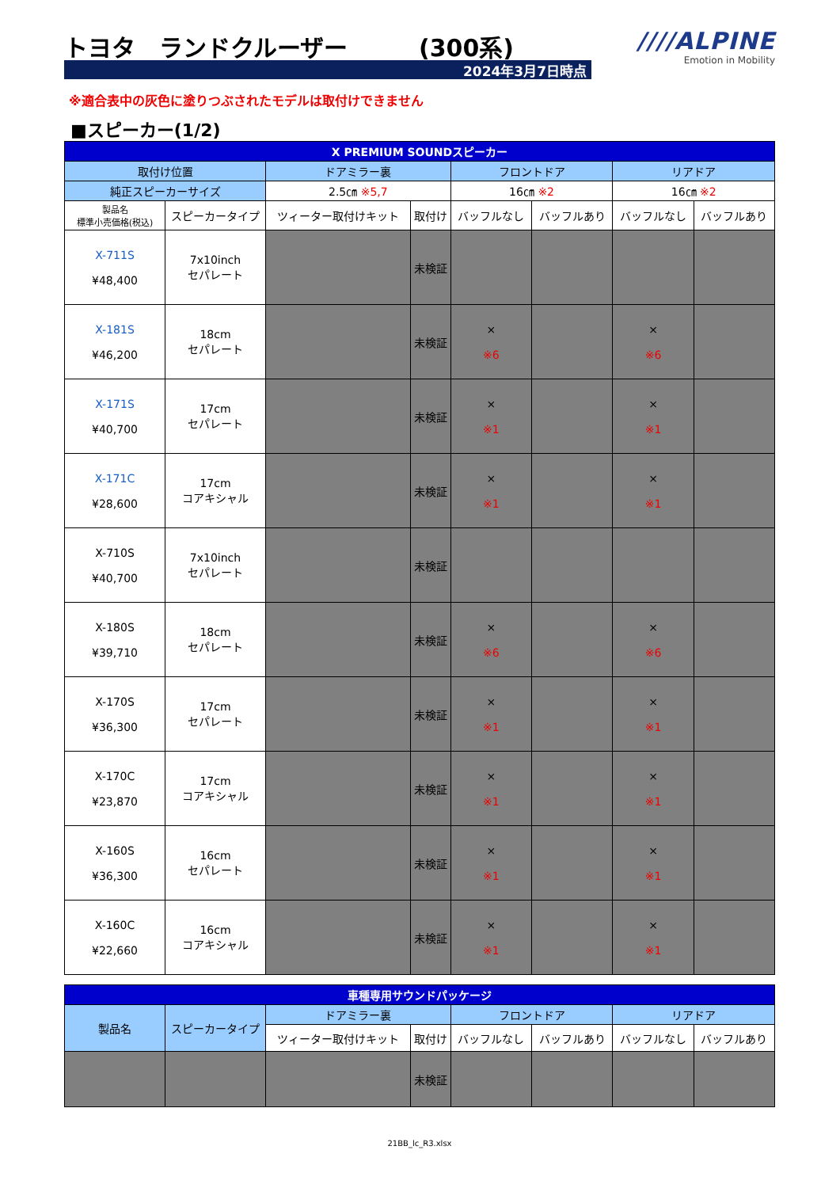トヨタ　ランドクルーザー　　　(300系)
2024年3月7日時点
////ALPINE
Emotion in Mobility
※適合表中の灰色に塗りつぶされたモデルは取付けできません
■スピーカー(1/2)
| X PREMIUM SOUNDスピーカー | | | | | | | |
| --- | --- | --- | --- | --- | --- | --- | --- |
| 取付け位置 | | ドアミラー裏 | | フロントドア | | リアドア | |
| 純正スピーカーサイズ | | 2.5㎝ ※5,7 | | 16㎝ ※2 | | 16㎝ ※2 | |
| 製品名 標準小売価格(税込) | スピーカータイプ | ツィーター取付けキット | 取付け | バッフルなし | バッフルあり | バッフルなし | バッフルあり |
| X-711S ¥48,400 | 7x10inch セパレート | | 未検証 | | | | |
| X-181S ¥46,200 | 18cm セパレート | | 未検証 | × ※6 | | × ※6 | |
| X-171S ¥40,700 | 17cm セパレート | | 未検証 | × ※1 | | × ※1 | |
| X-171C ¥28,600 | 17cm コアキシャル | | 未検証 | × ※1 | | × ※1 | |
| X-710S ¥40,700 | 7x10inch セパレート | | 未検証 | | | | |
| X-180S ¥39,710 | 18cm セパレート | | 未検証 | × ※6 | | × ※6 | |
| X-170S ¥36,300 | 17cm セパレート | | 未検証 | × ※1 | | × ※1 | |
| X-170C ¥23,870 | 17cm コアキシャル | | 未検証 | × ※1 | | × ※1 | |
| X-160S ¥36,300 | 16cm セパレート | | 未検証 | × ※1 | | × ※1 | |
| X-160C ¥22,660 | 16cm コアキシャル | | 未検証 | × ※1 | | × ※1 | |
| 車種専用サウンドパッケージ | | | | | | | |
| --- | --- | --- | --- | --- | --- | --- | --- |
| 製品名 | スピーカータイプ | ドアミラー裏 | | フロントドア | | リアドア | |
| | | ツィーター取付けキット | 取付け | バッフルなし | バッフルあり | バッフルなし | バッフルあり |
| | | | 未検証 | | | | |
21BB_lc_R3.xlsx